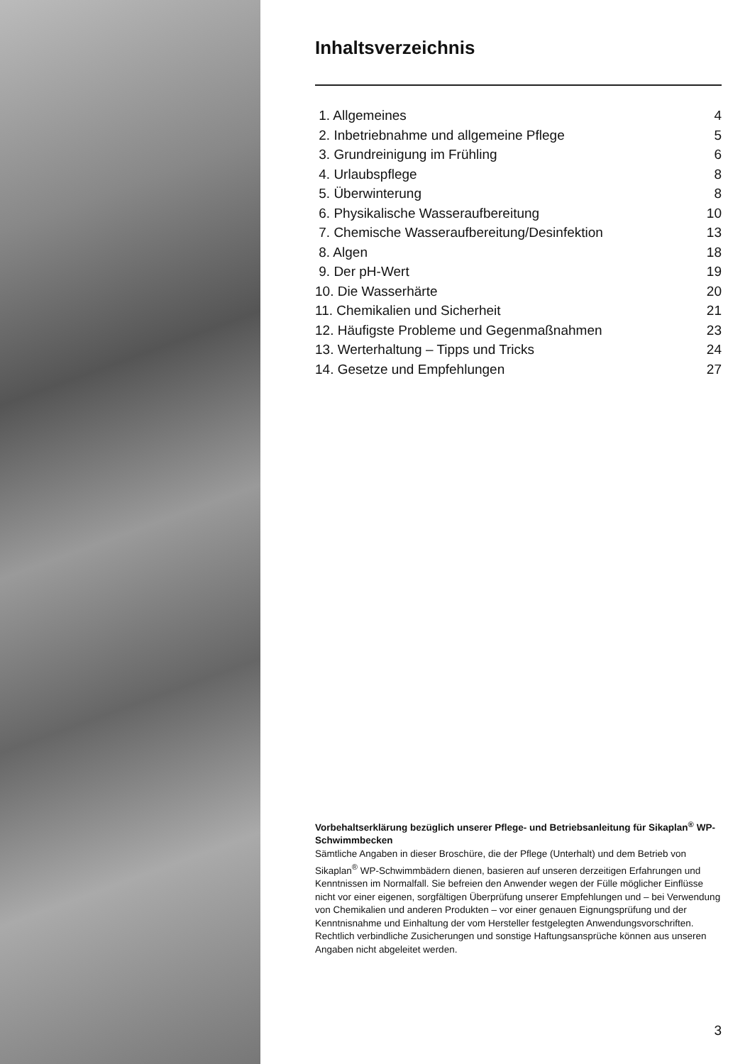Inhaltsverzeichnis
1. Allgemeines 4
2. Inbetriebnahme und allgemeine Pflege 5
3. Grundreinigung im Frühling 6
4. Urlaubspflege 8
5. Überwinterung 8
6. Physikalische Wasseraufbereitung 10
7. Chemische Wasseraufbereitung/Desinfektion 13
8. Algen 18
9. Der pH-Wert 19
10. Die Wasserhärte 20
11. Chemikalien und Sicherheit 21
12. Häufigste Probleme und Gegenmaßnahmen 23
13. Werterhaltung – Tipps und Tricks 24
14. Gesetze und Empfehlungen 27
Vorbehaltserklärung bezüglich unserer Pflege- und Betriebsanleitung für Sikaplan<sup>®</sup> WP-Schwimmbecken
Sämtliche Angaben in dieser Broschüre, die der Pflege (Unterhalt) und dem Betrieb von Sikaplan<sup>®</sup> WP-Schwimmbädern dienen, basieren auf unseren derzeitigen Erfahrungen und Kenntnissen im Normalfall. Sie befreien den Anwender wegen der Fülle möglicher Einflüsse nicht vor einer eigenen, sorgfältigen Überprüfung unserer Empfehlungen und – bei Verwendung von Chemikalien und anderen Produkten – vor einer genauen Eignungsprüfung und der Kenntnisnahme und Einhaltung der vom Hersteller festgelegten Anwendungsvorschriften. Rechtlich verbindliche Zusicherungen und sonstige Haftungsansprüche können aus unseren Angaben nicht abgeleitet werden.
3